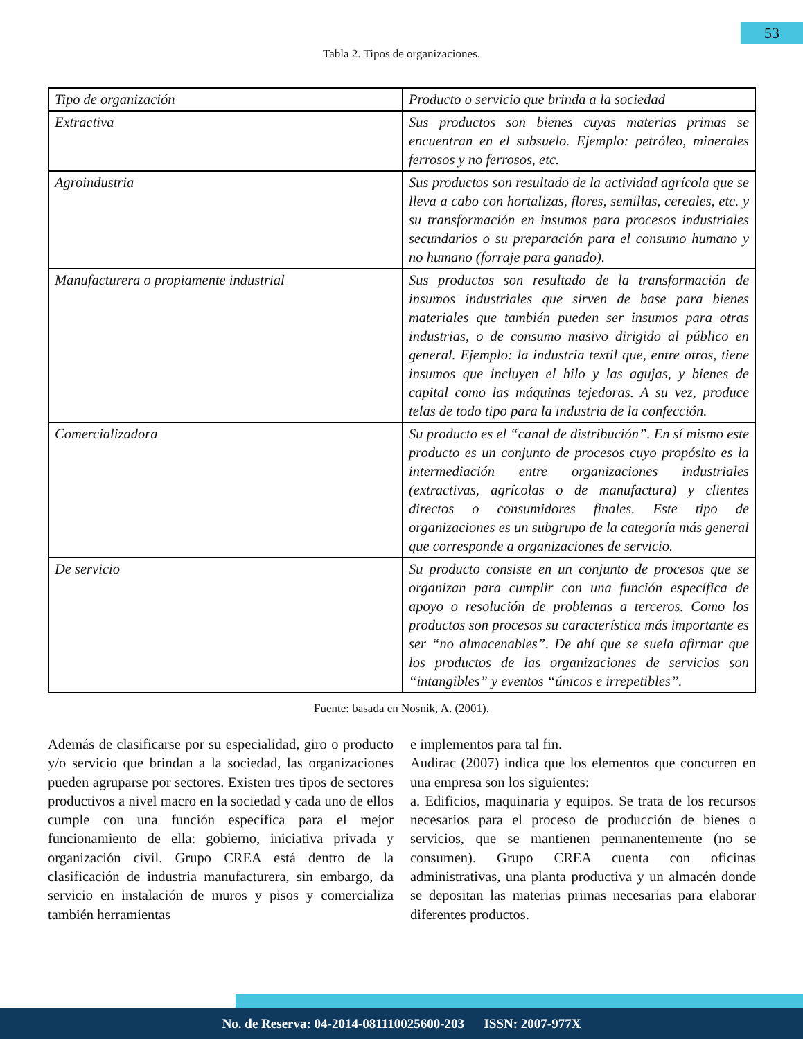53
Tabla 2. Tipos de organizaciones.
| Tipo de organización | Producto o servicio que brinda a la sociedad |
| Extractiva | Sus productos son bienes cuyas materias primas se encuentran en el subsuelo. Ejemplo: petróleo, minerales ferrosos y no ferrosos, etc. |
| Agroindustria | Sus productos son resultado de la actividad agrícola que se lleva a cabo con hortalizas, flores, semillas, cereales, etc. y su transformación en insumos para procesos industriales secundarios o su preparación para el consumo humano y no humano (forraje para ganado). |
| Manufacturera o propiamente industrial | Sus productos son resultado de la transformación de insumos industriales que sirven de base para bienes materiales que también pueden ser insumos para otras industrias, o de consumo masivo dirigido al público en general. Ejemplo: la industria textil que, entre otros, tiene insumos que incluyen el hilo y las agujas, y bienes de capital como las máquinas tejedoras. A su vez, produce telas de todo tipo para la industria de la confección. |
| Comercializadora | Su producto es el “canal de distribución”. En sí mismo este producto es un conjunto de procesos cuyo propósito es la intermediación entre organizaciones industriales (extractivas, agrícolas o de manufactura) y clientes directos o consumidores finales. Este tipo de organizaciones es un subgrupo de la categoría más general que corresponde a organizaciones de servicio. |
| De servicio | Su producto consiste en un conjunto de procesos que se organizan para cumplir con una función específica de apoyo o resolución de problemas a terceros. Como los productos son procesos su característica más importante es ser “no almacenables”. De ahí que se suela afirmar que los productos de las organizaciones de servicios son “intangibles” y eventos “únicos e irrepetibles”. |
Fuente: basada en Nosnik, A. (2001).
Además de clasificarse por su especialidad, giro o producto y/o servicio que brindan a la sociedad, las organizaciones pueden agruparse por sectores. Existen tres tipos de sectores productivos a nivel macro en la sociedad y cada uno de ellos cumple con una función específica para el mejor funcionamiento de ella: gobierno, iniciativa privada y organización civil. Grupo CREA está dentro de la clasificación de industria manufacturera, sin embargo, da servicio en instalación de muros y pisos y comercializa también herramientas
e implementos para tal fin.
Audirac (2007) indica que los elementos que concurren en una empresa son los siguientes:
a. Edificios, maquinaria y equipos. Se trata de los recursos necesarios para el proceso de producción de bienes o servicios, que se mantienen permanentemente (no se consumen). Grupo CREA cuenta con oficinas administrativas, una planta productiva y un almacén donde se depositan las materias primas necesarias para elaborar diferentes productos.
No. de Reserva: 04-2014-081110025600-203 ISSN: 2007-977X